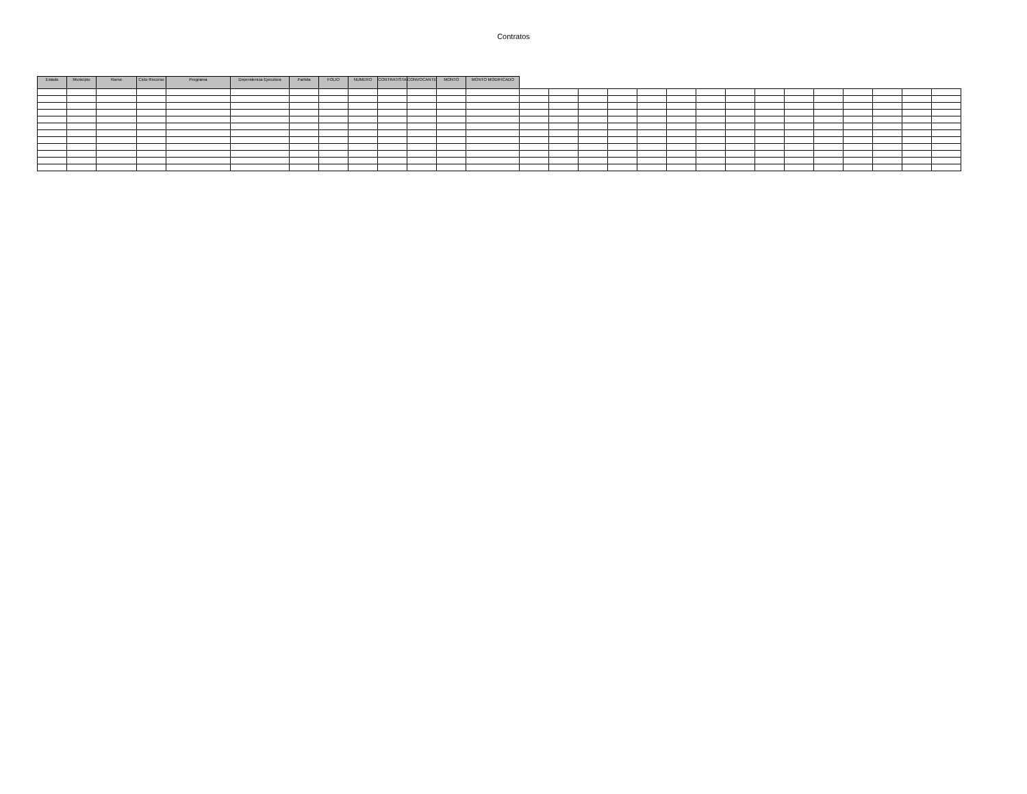Contratos
| Estado | Municipio | Ramo | Ciclo Recurso | Programa | Dependencia Ejecutora | Partida | FOLIO | NUMERO | CONTRATISTA | CONVOCANTE | MONTO | MONTO MODIFICADO | | | | | | | | | | | | | | | |
| --- | --- | --- | --- | --- | --- | --- | --- | --- | --- | --- | --- | --- | --- | --- | --- | --- | --- | --- | --- | --- | --- | --- | --- | --- | --- | --- | --- |